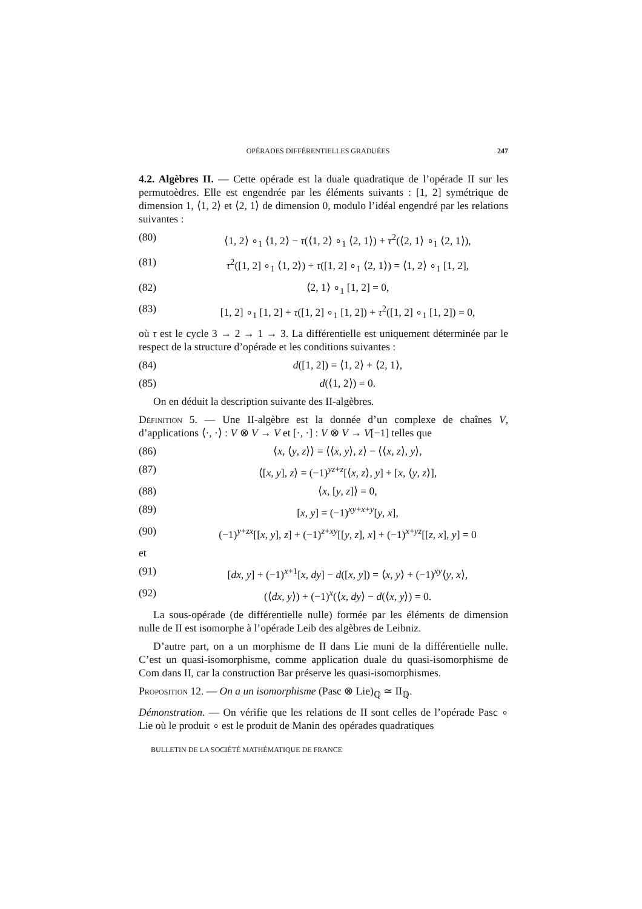OPÉRADES DIFFÉRENTIELLES GRADUÉES 247
4.2. Algèbres II. — Cette opérade est la duale quadratique de l’opérade II sur les permutoèdres. Elle est engendrée par les éléments suivants : [1, 2] symétrique de dimension 1, ⟨1, 2⟩ et ⟨2, 1⟩ de dimension 0, modulo l’idéal engendré par les relations suivantes :
(80) ⟨1, 2⟩ ∘<sub>1</sub> ⟨1, 2⟩ − τ(⟨1, 2⟩ ∘<sub>1</sub> ⟨2, 1⟩) + τ<sup>2</sup>(⟨2, 1⟩ ∘<sub>1</sub> ⟨2, 1⟩),
(81) τ<sup>2</sup>([1, 2] ∘<sub>1</sub> ⟨1, 2⟩) + τ([1, 2] ∘<sub>1</sub> ⟨2, 1⟩) = ⟨1, 2⟩ ∘<sub>1</sub> [1, 2],
(82) ⟨2, 1⟩ ∘<sub>1</sub> [1, 2] = 0,
(83) [1, 2] ∘<sub>1</sub> [1, 2] + τ([1, 2] ∘<sub>1</sub> [1, 2]) + τ<sup>2</sup>([1, 2] ∘<sub>1</sub> [1, 2]) = 0,
où τ est le cycle 3 → 2 → 1 → 3. La différentielle est uniquement déterminée par le respect de la structure d’opérade et les conditions suivantes :
(84) d([1, 2]) = ⟨1, 2⟩ + ⟨2, 1⟩,
(85) d(⟨1, 2⟩) = 0.
On en déduit la description suivante des II-algèbres.
Définition 5. — Une II-algèbre est la donnée d’un complexe de chaînes V, d’applications ⟨·, ·⟩ : V ⊗ V → V et [·, ·] : V ⊗ V → V[−1] telles que
(86) ⟨x, ⟨y, z⟩⟩ = ⟨⟨x, y⟩, z⟩ − ⟨⟨x, z⟩, y⟩,
(87) ⟨[x, y], z⟩ = (−1)<sup>yz+z</sup>[⟨x, z⟩, y] + [x, ⟨y, z⟩],
(88) ⟨x, [y, z]⟩ = 0,
(89) [x, y] = (−1)<sup>xy+x+y</sup>[y, x],
(90) (−1)<sup>y+zx</sup>[[x, y], z] + (−1)<sup>z+xy</sup>[[y, z], x] + (−1)<sup>x+yz</sup>[[z, x], y] = 0
et
(91) [dx, y] + (−1)<sup>x+1</sup>[x, dy] − d([x, y]) = ⟨x, y⟩ + (−1)<sup>xy</sup>⟨y, x⟩,
(92) (⟨dx, y⟩) + (−1)<sup>x</sup>(⟨x, dy⟩ − d(⟨x, y⟩) = 0.
La sous-opérade (de différentielle nulle) formée par les éléments de dimension nulle de II est isomorphe à l’opérade Leib des algèbres de Leibniz.
D’autre part, on a un morphisme de II dans Lie muni de la différentielle nulle. C’est un quasi-isomorphisme, comme application duale du quasi-isomorphisme de Com dans II, car la construction Bar préserve les quasi-isomorphismes.
Proposition 12. — On a un isomorphisme (Pasc ⊗ Lie)<sub>ℚ</sub> ≃ II<sub>ℚ</sub>.
Démonstration. — On vérifie que les relations de II sont celles de l’opérade Pasc ∘ Lie où le produit ∘ est le produit de Manin des opérades quadratiques
BULLETIN DE LA SOCIÉTÉ MATHÉMATIQUE DE FRANCE